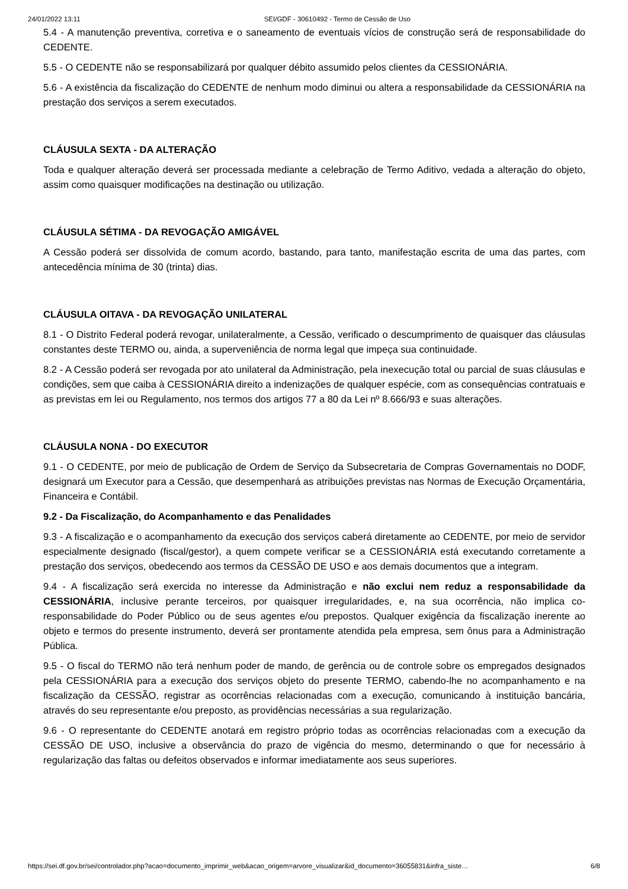24/01/2022 13:11 SEI/GDF - 30610492 - Termo de Cessão de Uso
5.4 - A manutenção preventiva, corretiva e o saneamento de eventuais vícios de construção será de responsabilidade do CEDENTE.
5.5 - O CEDENTE não se responsabilizará por qualquer débito assumido pelos clientes da CESSIONÁRIA.
5.6 - A existência da fiscalização do CEDENTE de nenhum modo diminui ou altera a responsabilidade da CESSIONÁRIA na prestação dos serviços a serem executados.
CLÁUSULA SEXTA - DA ALTERAÇÃO
Toda e qualquer alteração deverá ser processada mediante a celebração de Termo Aditivo, vedada a alteração do objeto, assim como quaisquer modificações na destinação ou utilização.
CLÁUSULA SÉTIMA - DA REVOGAÇÃO AMIGÁVEL
A Cessão poderá ser dissolvida de comum acordo, bastando, para tanto, manifestação escrita de uma das partes, com antecedência mínima de 30 (trinta) dias.
CLÁUSULA OITAVA - DA REVOGAÇÃO UNILATERAL
8.1 - O Distrito Federal poderá revogar, unilateralmente, a Cessão, verificado o descumprimento de quaisquer das cláusulas constantes deste TERMO ou, ainda, a superveniência de norma legal que impeça sua continuidade.
8.2 - A Cessão poderá ser revogada por ato unilateral da Administração, pela inexecução total ou parcial de suas cláusulas e condições, sem que caiba à CESSIONÁRIA direito a indenizações de qualquer espécie, com as consequências contratuais e as previstas em lei ou Regulamento, nos termos dos artigos 77 a 80 da Lei nº 8.666/93 e suas alterações.
CLÁUSULA NONA - DO EXECUTOR
9.1 - O CEDENTE, por meio de publicação de Ordem de Serviço da Subsecretaria de Compras Governamentais no DODF, designará um Executor para a Cessão, que desempenhará as atribuições previstas nas Normas de Execução Orçamentária, Financeira e Contábil.
9.2 - Da Fiscalização, do Acompanhamento e das Penalidades
9.3 - A fiscalização e o acompanhamento da execução dos serviços caberá diretamente ao CEDENTE, por meio de servidor especialmente designado (fiscal/gestor), a quem compete verificar se a CESSIONÁRIA está executando corretamente a prestação dos serviços, obedecendo aos termos da CESSÃO DE USO e aos demais documentos que a integram.
9.4 - A fiscalização será exercida no interesse da Administração e não exclui nem reduz a responsabilidade da CESSIONÁRIA, inclusive perante terceiros, por quaisquer irregularidades, e, na sua ocorrência, não implica co-responsabilidade do Poder Público ou de seus agentes e/ou prepostos. Qualquer exigência da fiscalização inerente ao objeto e termos do presente instrumento, deverá ser prontamente atendida pela empresa, sem ônus para a Administração Pública.
9.5 - O fiscal do TERMO não terá nenhum poder de mando, de gerência ou de controle sobre os empregados designados pela CESSIONÁRIA para a execução dos serviços objeto do presente TERMO, cabendo-lhe no acompanhamento e na fiscalização da CESSÃO, registrar as ocorrências relacionadas com a execução, comunicando à instituição bancária, através do seu representante e/ou preposto, as providências necessárias a sua regularização.
9.6 - O representante do CEDENTE anotará em registro próprio todas as ocorrências relacionadas com a execução da CESSÃO DE USO, inclusive a observância do prazo de vigência do mesmo, determinando o que for necessário à regularização das faltas ou defeitos observados e informar imediatamente aos seus superiores.
https://sei.df.gov.br/sei/controlador.php?acao=documento_imprimir_web&acao_origem=arvore_visualizar&id_documento=36055831&infra_siste… 6/8